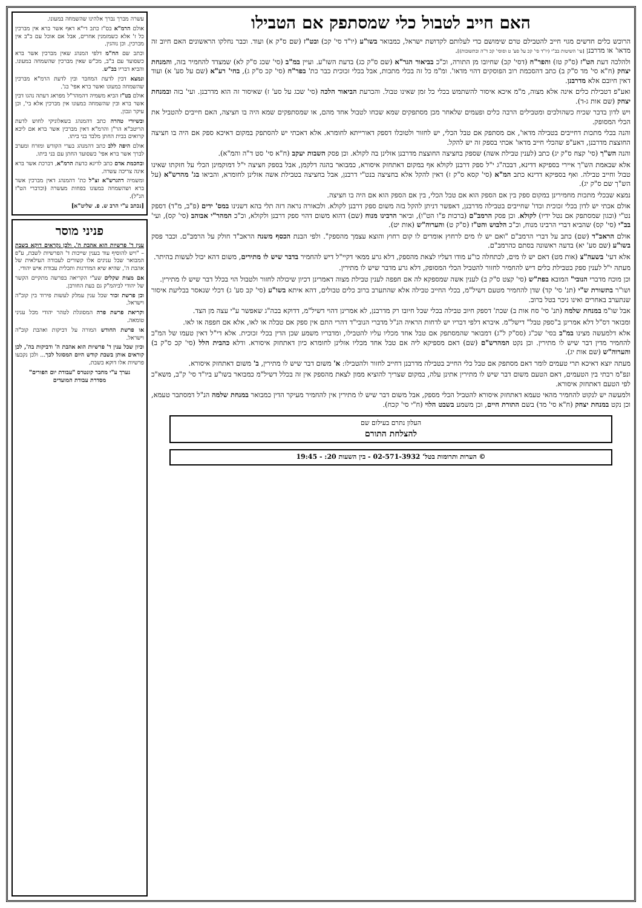האם חייב לטבול כלי שמסתפק אם הטבילו
הרוכש כלים חדשים מגוי חייב להטבילם טרם שימושם כדי לעלותם לקדושת ישראל, כמבואר בשו"ע (יו"ד סי' קכ) ובט"ז (שם ס"ק א) ועוד. וכבר נחלקו הראשונים האם חיוב זה מדאו' או מדרבנן [עי' השיטות בב"י (יו"ד סי' קכ על סע' ט וסוסי' קכ ד"ה ובתשובות)].
ולהלכה דעת הט"ז (ס"ק טז) והפר"ח (דסי' קכ) שחיובו מן התורה, וכ"כ בביאור הגר"א (שם ס"ק כג) בדעת השו"ע. ועיין במ"ב (סי' שכג ס"ק לא) שמצדד להחמיר בזה, והמנחת יצחק (ח"א סי' מד ס"ק ב) כתב דהסכמת רוב הפוסקים דהוי מדאו'. ומ"מ כל זה בכלי מתכות, אבל בכלי זכוכית כבר כת' בפר"ח (סי' קכ ס"ק ג), בחי' רע"א (שם על סע' א) ועוד דאין חיובם אלא מדרבנן.
ואע"פ דטבילת כלים אינה אלא מצוה, מ"מ איכא איסור להשתמש בכלי כל זמן שאינו טבול. והכרעת הביאור הלכה (סי' שכג על סע' ז) שאיסור זה הוא מדרבנן. ועי' בזה ובמנחת יצחק (שם אות ג-ד).
ויש לדון בדבר שכיח כשהולכים ומטבילים הרבה כלים ופעמים שלאחר מכן מסתפקים שמא שכחו לטבול אחד מהם, או שמסתפקים שמא היה בו חציצה, האם חייבים להטביל את הכלי המסופק.
והנה בכלי מתכות דחייבים בטבילה מדאו', אם מסתפק אם טבל הכלי, יש לחזור ולטובלו דספק דאורייתא לחומרא. אלא דאכתי יש להסתפק במקום דאיכא ספק אם היה בו חציצה החוצצת מדרבנן, דאע"פ שהכלי חייב מדאו' אכתי בספק זה יש להקל.
והנה הש"ך (סי' קצח ס"ק יג) כתב (לענין טבילת אשה) שספק בחציצה החוצצת מדרבנן אזלינן בה לקולא. וכן פסק השבות יעקב (ח"א סי' סט ד"ה והמ"א).
אלא שבאמת הש"ך איירי בספיקא דדינא, דבכה"ג י"ל ספק דרבנן לקולא אף במקום דאתחזק איסורא, כמבואר בהגה דלקמן, אבל בספק חציצה י"ל דמוקמינן הכלי על חזקתו שאינו טבול וחייב טבילה. ואף בספיקא דדינא כתב המ"א (סי' קסא ס"ק ז) דאין להקל אלא בחציצה בנט"י דרבנן, אבל בחציצה בטבילת אשה אזלינן לחומרא, והביאו בג' מהרש"א (על הש"ך שם ס"ק יג).
נמצא שבכלי מתכות מחמירינן במקום ספק בין אם הספק הוא אם טבל הכלי, בין אם הספק הוא אם היה בו חציצה.
אולם אכתי יש לדון בכלי זכוכית וכדו' שחייבים בטבילה מדרבנן, דאפשר דניתן להקל בזה משום ספק דרבנן לקולא. ולכאורה נראה דזה תלי בהא דשנינו במס' ידים (פ"ב, מ"ד) דספק נט"י (וכגון שמסתפק אם נטל ידיו) לקולא. וכן פסק הרמב"ם (ברכות פ"ו הט"ו), וביאר הרבינו מנוח (שם) דהוא משום דהוי ספק דרבנן ולקולא, וכ"כ המהר"י אבוהב (סי' קס), ועי' בב"י (סי' קס) שהביא דברי הרבינו מנוח, וכ"כ הלבוש והט"ז (ס"ק ט) והערוה"ש (אות יט).
אולם הראב"ד (שם) כתב על דברי הרמב"ם "ואם יש לו מים לרחוץ אומרים לו קום רחוץ והוצא עצמך מהספק". ולפי הבנת הכסף משנה הראב"ד חולק על הרמב"ם. וכבר פסק בשו"ע (שם סע' יא) בדעה ראשונה בסתם כהרמב"ם.
אלא דעי' בשעה"צ (אות מט) דאם יש לו מים, לכתחלה כו"ע מודו דעליו לצאת מהספק, דלא גרע ממאי דקיי"ל דיש להחמיר בדבר שיש לו מתירים, משום דהא יכול לעשות בהיתר.
מעתה י"ל לענין ספק בטבילת כלים דיש להחמיר לחזור להטביל הכלי המסופק, דלא גרע מדבר שיש לו מתירין.
וכן מוכח מדברי הנובי" המובא בפת"ש (סי' קצט ס"ק ב) לענין אשה שמספקא לה אם חפפה לענין טבילת מצוה דאמרינן דכיון שיכולה לחזור ולטבול הוי בכלל דבר שיש לו מתירין.
ושו"ר בתשורת ש"י (תנ' סי' קד) שדן להחמיר מטעם דשיל"מ, בכלי החייב טבילה אלא שהתערב ברוב כלים טבולים, דהא איתא בשו"ע (סי' קב סע' ג) דכלי שנאסר בבליעת איסור שנתערב באחרים ואינו ניכר בטל ברוב.
אבל שו"מ במנחת שלמה (תנ' סי' סח אות ב) שכת' דספק חיוב טבילה בכלי שכל חיובו רק מדרבנן, לא אמרינן דהוי דשיל"מ, דדוקא בכה"ג שאפשר ע"י עצה מן הצד.
ומבואר דס"ל דלא אמרינן ב"ספק טבל" דישל"מ. איברא דלפי דבריו יש לדחות הראיה הנ"ל מדברי הנובי"ד דהרי התם אין ספק אם טבלה או לאו, אלא אם חפפה או לאו.
אלא דלמעשה מצינו במ"ב בסי' שכ"ג (סס"ק ל"ג) דמבואר שהמסתפק אם טבל אחד מכליו עליו להטבילו, ומדבריו משמע שכן הדין בכלי זכוכית. אלא די"ל דאין טעמו של המ"ב להחמיר מדין דבר שיש לו מתירין. וכן נקט המהרש"ם (שם) דאם מספיקא ליה אם טבל אחד מכליו אזלינן לחומרא כיון דאתחזק איסורא. ודלא כהבית הלל (סי' קכ ס"ק ב) והערוה"ש (שם אות יג).
מעתה יוצא דאיכא תרי טעמים לומר דאם מסתפק אם טבל כלי החייב בטבילה מדרבנן דחייב לחזור ולהטבילו: א' משום דבר שיש לו מתירין, ב' משום דאתחזק איסורא.
ונפ"מ רבתי בין הטעמים, דאם הטעם משום דבר שיש לו מתירין אתינן עלה, במקום שצריך להוציא ממון לצאת מהספק אין זה בכלל דשיל"מ כמבואר בשו"ע ביו"ד סי' ק"ב, משא"כ לפי הטעם דאתחזק איסורא.
ולמעשה יש לנקוט להחמיר מהאי טעמא דאתחזק איסורא להטביל הכלי מספק, אבל משום דבר שיש לו מתירין אין להחמיר מעיקר הדין כמבואר במנחת שלמה הנ"ל דמסתבר טעמא, וכן נקט במנחת יצחק (ח"א סי' מד) בשם התורת חיים, וכן משמע בשבט הלוי (ח"י סי' קכח).
העלון נתרם בעילום שם
להצלחת התורם
© הערות ותרומות בטל' 02-571-3932 - בין השעות 20: - 19:45
עשרה מברך נברך אלהינו שהשמחה במעונו.
אולם הרמ"א בס"ז כתב די"א דאף אשר ברא אין מברכין כל ז' אלא כשמזמנין אחרים, אבל אם אוכל עם ב"ב אין מברכין. וכן נוהגין.
וכתב שם הח"מ דלפי המנהג שאין מברכין אשר ברא כשסועד עם ב"ב, מכ"ש שאין מברכין שהשמחה במעונו. והביא דבריו בב"ש.
ונמצא דבין לדעת המחבר ובין לדעת הרמ"א מברכין שהשמחה במעונו ואשר ברא אפי' בג'.
אולם בט"ז הביא משמיה דהמהר"ל מפראג דעתה נהגו דבין אשר ברא ובין שהשמחה במעונו אין מברכין אלא בי', וכן עיקר ונכון.
ובשיורי טהרה כתב דהמנהג בשאלוניקי לחוש לדעת הריטב"א הר"ן והרמ"א דאין מברכין אשר ברא אם ליכא קרואים בבית החתן מלבד בני ביתו.
אולם היפה ללב כתב דהמנהג בערי הקודש ומזרח ומערב לברך אשר ברא אפי' כשסועד החתן עם בני ביתו.
ובחכמת אדם כתב לדינא כדעת הרמ"א, דברכת אשר ברא אינה צריכה עשרה.
ומשמיה דהגרש"א זצ"ל כת' דהמנהג דאין מברכין אשר ברא ושהשמחה במעונו בפחות מעשרה (וכדברי הט"ז הנ"ל).
[נכתב ע"י הרב ש. פ. שליט"א]
פניני מוסר
ענין ד' פרשיות הוא אהבת ה', ולכן נקראים דוקא בשבת – "ויש להוסיף עוד בענין שייכות ד' הפרשיות לשבת, ע"פ המבואר שכל ענינים אלו קשורים לעבודה העילאית של אהבת ה', שהיא שיא המדרגות ותכלית עבודת איש יהודי.
אם מצות שקלים שע"י הקריאה בפרשה מתקיים הקשר של יהודי לביהמ"ק גם בעת החורבן.
וכן פרשת זכור שכל ענין עמלק לעשות פירוד בין קוב"ה וישראל.
וקריאת פרשת פרה המסוגלת לטהר יהודי מכל עניני טומאה.
או פרשת החודש המורה על דביקות ואהבת קוב"ה וישראל.
וכיון שכל ענין ד' פרשיות הוא אהבת ה' ודביקות בה', לכן קוראים אותן בשבת קודש היום המסוגל לכך... ולכן נקבעו פרשיות אלו דוקא בשבת.
נערך ע"י מחבר קונטרס "עבודת יום הפורים"
מסדרת עבודת המועדים